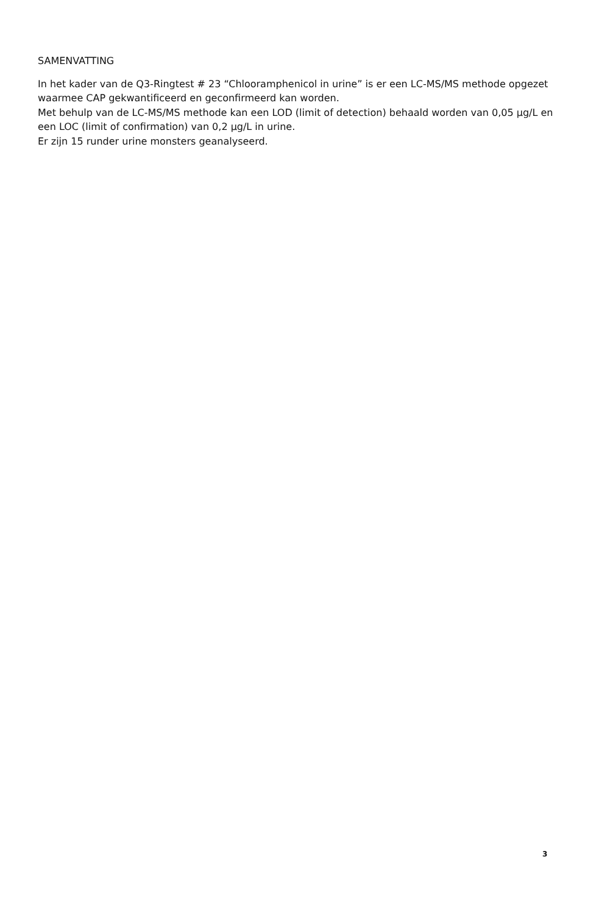SAMENVATTING
In het kader van de Q3-Ringtest # 23 “Chlooramphenicol in urine” is er een LC-MS/MS methode opgezet waarmee CAP gekwantificeerd en geconfirmeerd kan worden.
Met behulp van de LC-MS/MS methode kan een LOD (limit of detection) behaald worden van 0,05 µg/L en een LOC (limit of confirmation) van 0,2 µg/L in urine.
Er zijn 15 runder urine monsters geanalyseerd.
3